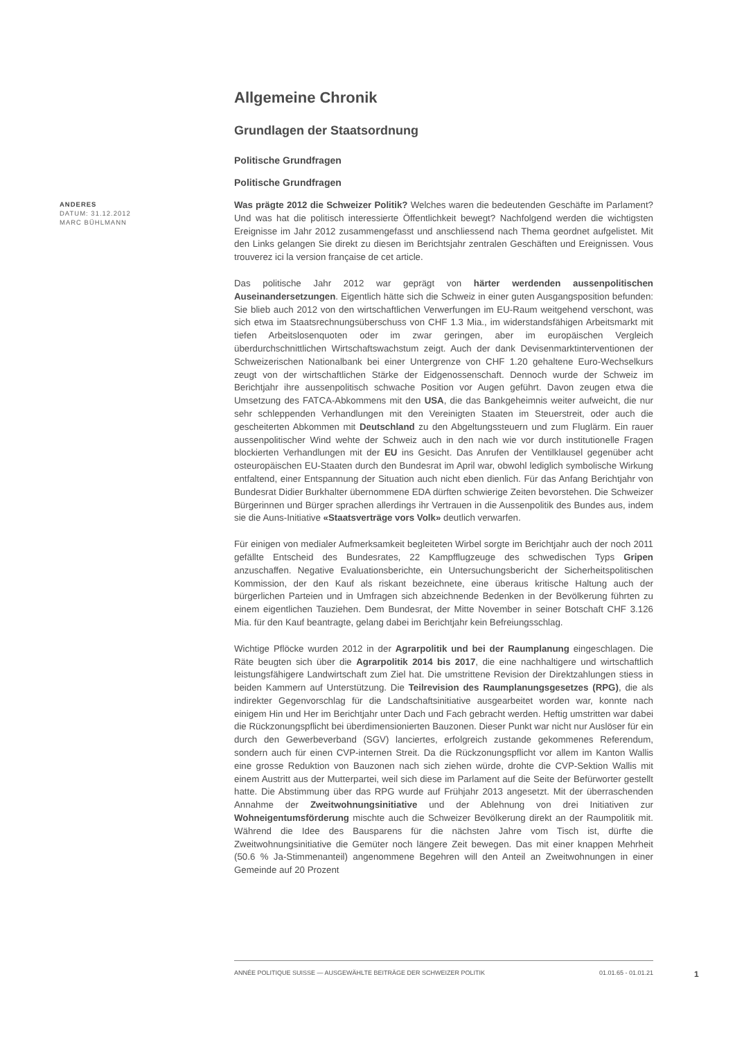ANDERES
DATUM: 31.12.2012
MARC BÜHLMANN
Allgemeine Chronik
Grundlagen der Staatsordnung
Politische Grundfragen
Politische Grundfragen
Was prägte 2012 die Schweizer Politik? Welches waren die bedeutenden Geschäfte im Parlament? Und was hat die politisch interessierte Öffentlichkeit bewegt? Nachfolgend werden die wichtigsten Ereignisse im Jahr 2012 zusammengefasst und anschliessend nach Thema geordnet aufgelistet. Mit den Links gelangen Sie direkt zu diesen im Berichtsjahr zentralen Geschäften und Ereignissen. Vous trouverez ici la version française de cet article.
Das politische Jahr 2012 war geprägt von härter werdenden aussenpolitischen Auseinandersetzungen. Eigentlich hätte sich die Schweiz in einer guten Ausgangsposition befunden: Sie blieb auch 2012 von den wirtschaftlichen Verwerfungen im EU-Raum weitgehend verschont, was sich etwa im Staatsrechnungsüberschuss von CHF 1.3 Mia., im widerstandsfähigen Arbeitsmarkt mit tiefen Arbeitslosenquoten oder im zwar geringen, aber im europäischen Vergleich überdurchschnittlichen Wirtschaftswachstum zeigt. Auch der dank Devisenmarktinterventionen der Schweizerischen Nationalbank bei einer Untergrenze von CHF 1.20 gehaltene Euro-Wechselkurs zeugt von der wirtschaftlichen Stärke der Eidgenossenschaft. Dennoch wurde der Schweiz im Berichtjahr ihre aussenpolitisch schwache Position vor Augen geführt. Davon zeugen etwa die Umsetzung des FATCA-Abkommens mit den USA, die das Bankgeheimnis weiter aufweicht, die nur sehr schleppenden Verhandlungen mit den Vereinigten Staaten im Steuerstreit, oder auch die gescheiterten Abkommen mit Deutschland zu den Abgeltungssteuern und zum Fluglärm. Ein rauer aussenpolitischer Wind wehte der Schweiz auch in den nach wie vor durch institutionelle Fragen blockierten Verhandlungen mit der EU ins Gesicht. Das Anrufen der Ventilklausel gegenüber acht osteuropäischen EU-Staaten durch den Bundesrat im April war, obwohl lediglich symbolische Wirkung entfaltend, einer Entspannung der Situation auch nicht eben dienlich. Für das Anfang Berichtjahr von Bundesrat Didier Burkhalter übernommene EDA dürften schwierige Zeiten bevorstehen. Die Schweizer Bürgerinnen und Bürger sprachen allerdings ihr Vertrauen in die Aussenpolitik des Bundes aus, indem sie die Auns-Initiative «Staatsverträge vors Volk» deutlich verwarfen.
Für einigen von medialer Aufmerksamkeit begleiteten Wirbel sorgte im Berichtjahr auch der noch 2011 gefällte Entscheid des Bundesrates, 22 Kampfflugzeuge des schwedischen Typs Gripen anzuschaffen. Negative Evaluationsberichte, ein Untersuchungsbericht der Sicherheitspolitischen Kommission, der den Kauf als riskant bezeichnete, eine überaus kritische Haltung auch der bürgerlichen Parteien und in Umfragen sich abzeichnende Bedenken in der Bevölkerung führten zu einem eigentlichen Tauziehen. Dem Bundesrat, der Mitte November in seiner Botschaft CHF 3.126 Mia. für den Kauf beantragte, gelang dabei im Berichtjahr kein Befreiungsschlag.
Wichtige Pflöcke wurden 2012 in der Agrarpolitik und bei der Raumplanung eingeschlagen. Die Räte beugten sich über die Agrarpolitik 2014 bis 2017, die eine nachhaltigere und wirtschaftlich leistungsfähigere Landwirtschaft zum Ziel hat. Die umstrittene Revision der Direktzahlungen stiess in beiden Kammern auf Unterstützung. Die Teilrevision des Raumplanungsgesetzes (RPG), die als indirekter Gegenvorschlag für die Landschaftsinitiative ausgearbeitet worden war, konnte nach einigem Hin und Her im Berichtjahr unter Dach und Fach gebracht werden. Heftig umstritten war dabei die Rückzonungspflicht bei überdimensionierten Bauzonen. Dieser Punkt war nicht nur Auslöser für ein durch den Gewerbeverband (SGV) lanciertes, erfolgreich zustande gekommenes Referendum, sondern auch für einen CVP-internen Streit. Da die Rückzonungspflicht vor allem im Kanton Wallis eine grosse Reduktion von Bauzonen nach sich ziehen würde, drohte die CVP-Sektion Wallis mit einem Austritt aus der Mutterpartei, weil sich diese im Parlament auf die Seite der Befürworter gestellt hatte. Die Abstimmung über das RPG wurde auf Frühjahr 2013 angesetzt. Mit der überraschenden Annahme der Zweitwohnungsinitiative und der Ablehnung von drei Initiativen zur Wohneigentumsförderung mischte auch die Schweizer Bevölkerung direkt an der Raumpolitik mit. Während die Idee des Bausparens für die nächsten Jahre vom Tisch ist, dürfte die Zweitwohnungsinitiative die Gemüter noch längere Zeit bewegen. Das mit einer knappen Mehrheit (50.6 % Ja-Stimmenanteil) angenommene Begehren will den Anteil an Zweitwohnungen in einer Gemeinde auf 20 Prozent
ANNÉE POLITIQUE SUISSE — AUSGEWÄHLTE BEITRÄGE DER SCHWEIZER POLITIK 01.01.65 - 01.01.21
1